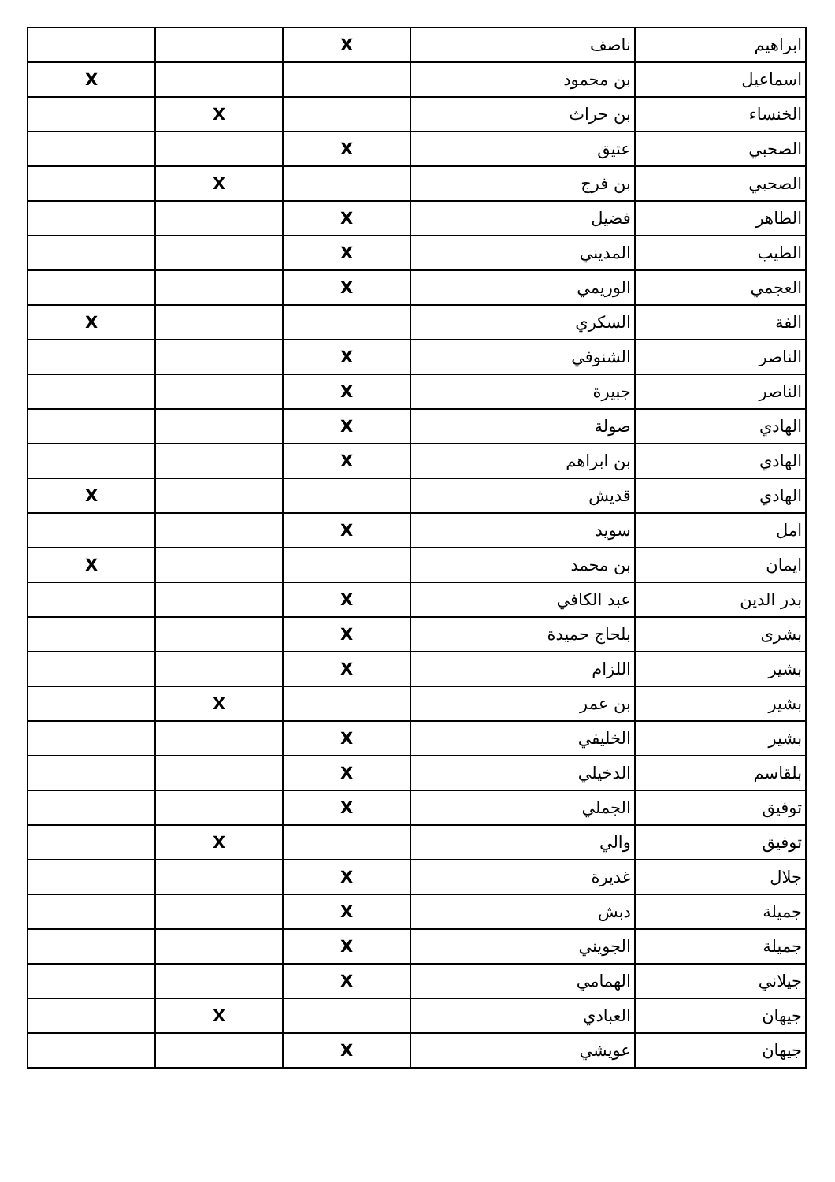| ابراهيم | ناصف | X | | |
| اسماعيل | بن محمود | | | X |
| الخنساء | بن حراث | | X | |
| الصحبي | عتيق | X | | |
| الصحبي | بن فرج | | X | |
| الطاهر | فضيل | X | | |
| الطيب | المديني | X | | |
| العجمي | الوريمي | X | | |
| الفة | السكري | | | X |
| الناصر | الشنوفي | X | | |
| الناصر | جبيرة | X | | |
| الهادي | صولة | X | | |
| الهادي | بن ابراهم | X | | |
| الهادي | قديش | | | X |
| امل | سويد | X | | |
| ايمان | بن محمد | | | X |
| بدر الدين | عبد الكافي | X | | |
| بشرى | بلحاج حميدة | X | | |
| بشير | اللزام | X | | |
| بشير | بن عمر | | X | |
| بشير | الخليفي | X | | |
| بلقاسم | الدخيلي | X | | |
| توفيق | الجملي | X | | |
| توفيق | والي | | X | |
| جلال | غديرة | X | | |
| جميلة | دبش | X | | |
| جميلة | الجويني | X | | |
| جيلاني | الهمامي | X | | |
| جيهان | العبادي | | X | |
| جيهان | عويشي | X | | |